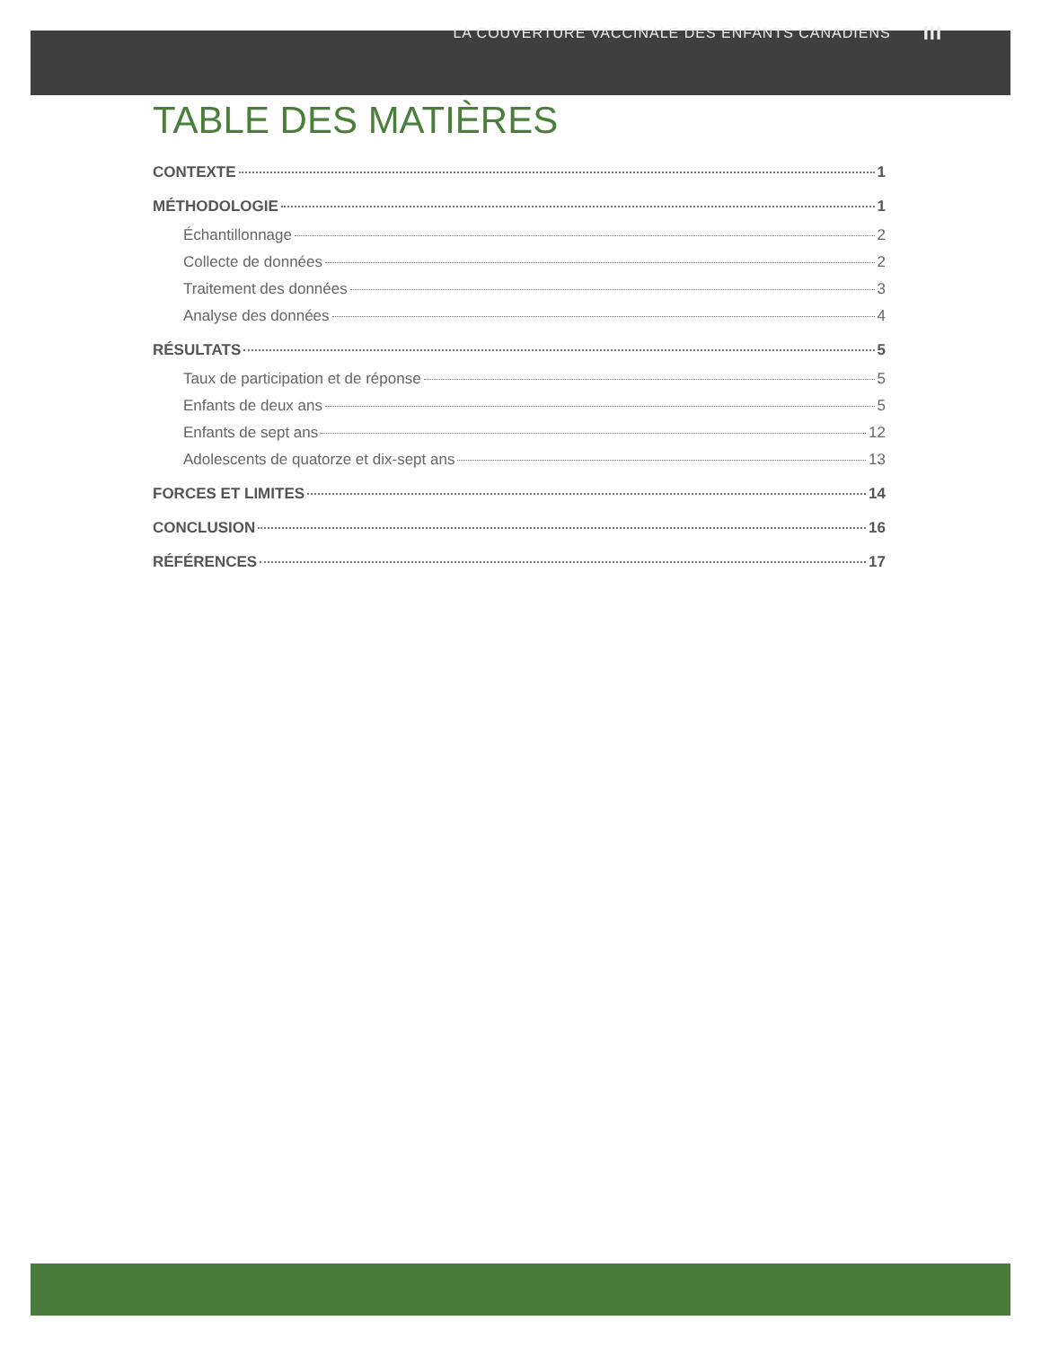LA COUVERTURE VACCINALE DES ENFANTS CANADIENS III
TABLE DES MATIÈRES
CONTEXTE 1
MÉTHODOLOGIE 1
Échantillonnage 2
Collecte de données 2
Traitement des données 3
Analyse des données 4
RÉSULTATS 5
Taux de participation et de réponse 5
Enfants de deux ans 5
Enfants de sept ans 12
Adolescents de quatorze et dix-sept ans 13
FORCES ET LIMITES 14
CONCLUSION 16
RÉFÉRENCES 17